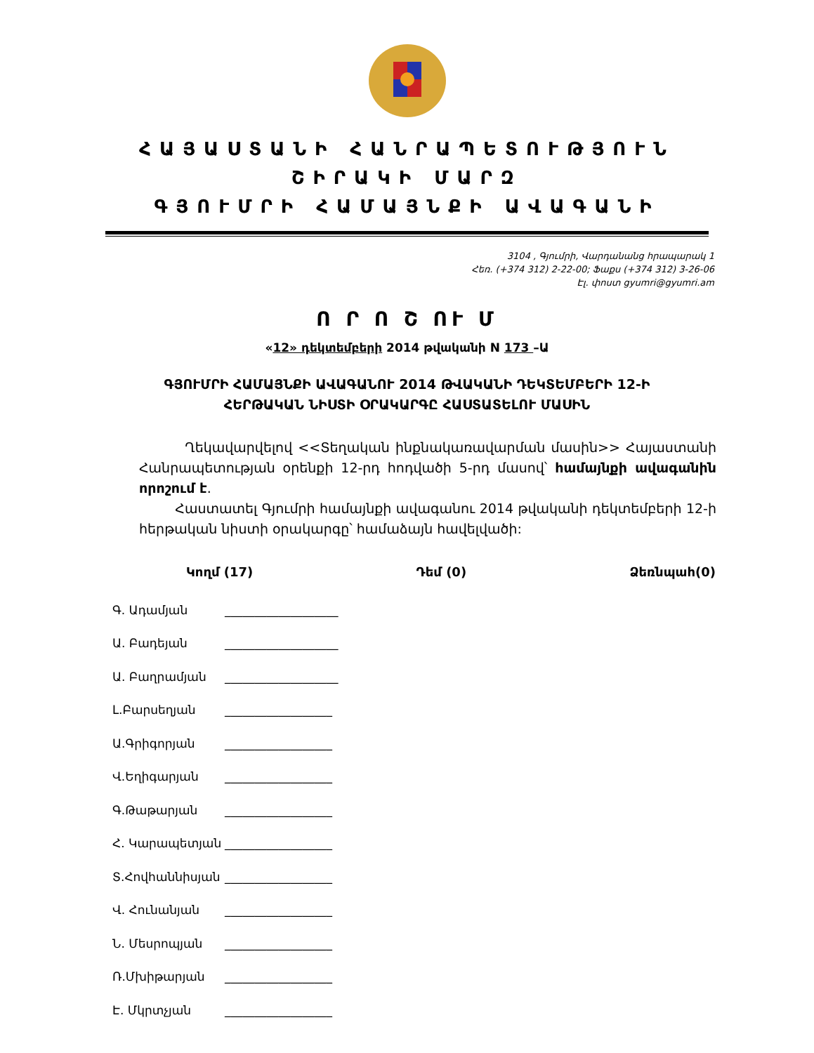ՀԱՅԱՍՏԱՆԻ ՀԱՆՐԱՊԵՏՈՒԹՅՈՒՆ
ՇԻՐԱԿԻ ՄԱՐԶ
ԳՅՈՒՄՐԻ ՀԱՄԱՅՆՔԻ ԱՎԱԳԱՆԻ
3104 , Գյումրի, Վարդանանց հրապարակ 1
Հեռ. (+374 312) 2-22-00; Ֆաքս (+374 312) 3-26-06
Էլ. փոստ gyumri@gyumri.am
Ո Ր Ո Շ ՈՒ Մ
«12» դեկտեմբերի 2014 թվականի N 173 –Ա
ԳՅՈՒՄՐԻ ՀԱՄԱՅՆՔԻ ԱՎԱԳԱՆՈՒ 2014 ԹՎԱԿԱՆԻ ԴԵԿՏԵՄԲԵՐԻ 12-Ի
ՀԵՐԹԱԿԱՆ ՆԻՍՏԻ ՕՐԱԿԱՐԳԸ ՀԱՍՏԱՏԵԼՈՒ ՄԱՍԻՆ
Ղեկավարվելով <<Տեղական ինքնակառավարման մասին>> Հայաստանի Հանրապետության օրենքի 12-րդ հոդվածի 5-րդ մասով՝ համայնքի ավագանին որոշում է.
Հաստատել Գյումրի համայնքի ավագանու 2014 թվականի դեկտեմբերի 12-ի հերթական նիստի օրակարգը՝ համաձայն հավելվածի:
Կողմ (17) Դեմ (0) Ձեռնպահ(0)
Գ. Ադամյան ___________________
Ա. Բադեյան ___________________
Ա. Բաղրամյան ___________________
Լ.Բարսեղյան __________________
Ա.Գրիգորյան __________________
Վ.Եղիգարյան __________________
Գ.Թաթարյան __________________
Հ. Կարապետյան __________________
Տ.Հովհաննիսյան __________________
Վ. Հունանյան __________________
Ն. Մեսրոպյան __________________
Ռ.Մխիթարյան __________________
Է. Մկրտչյան __________________